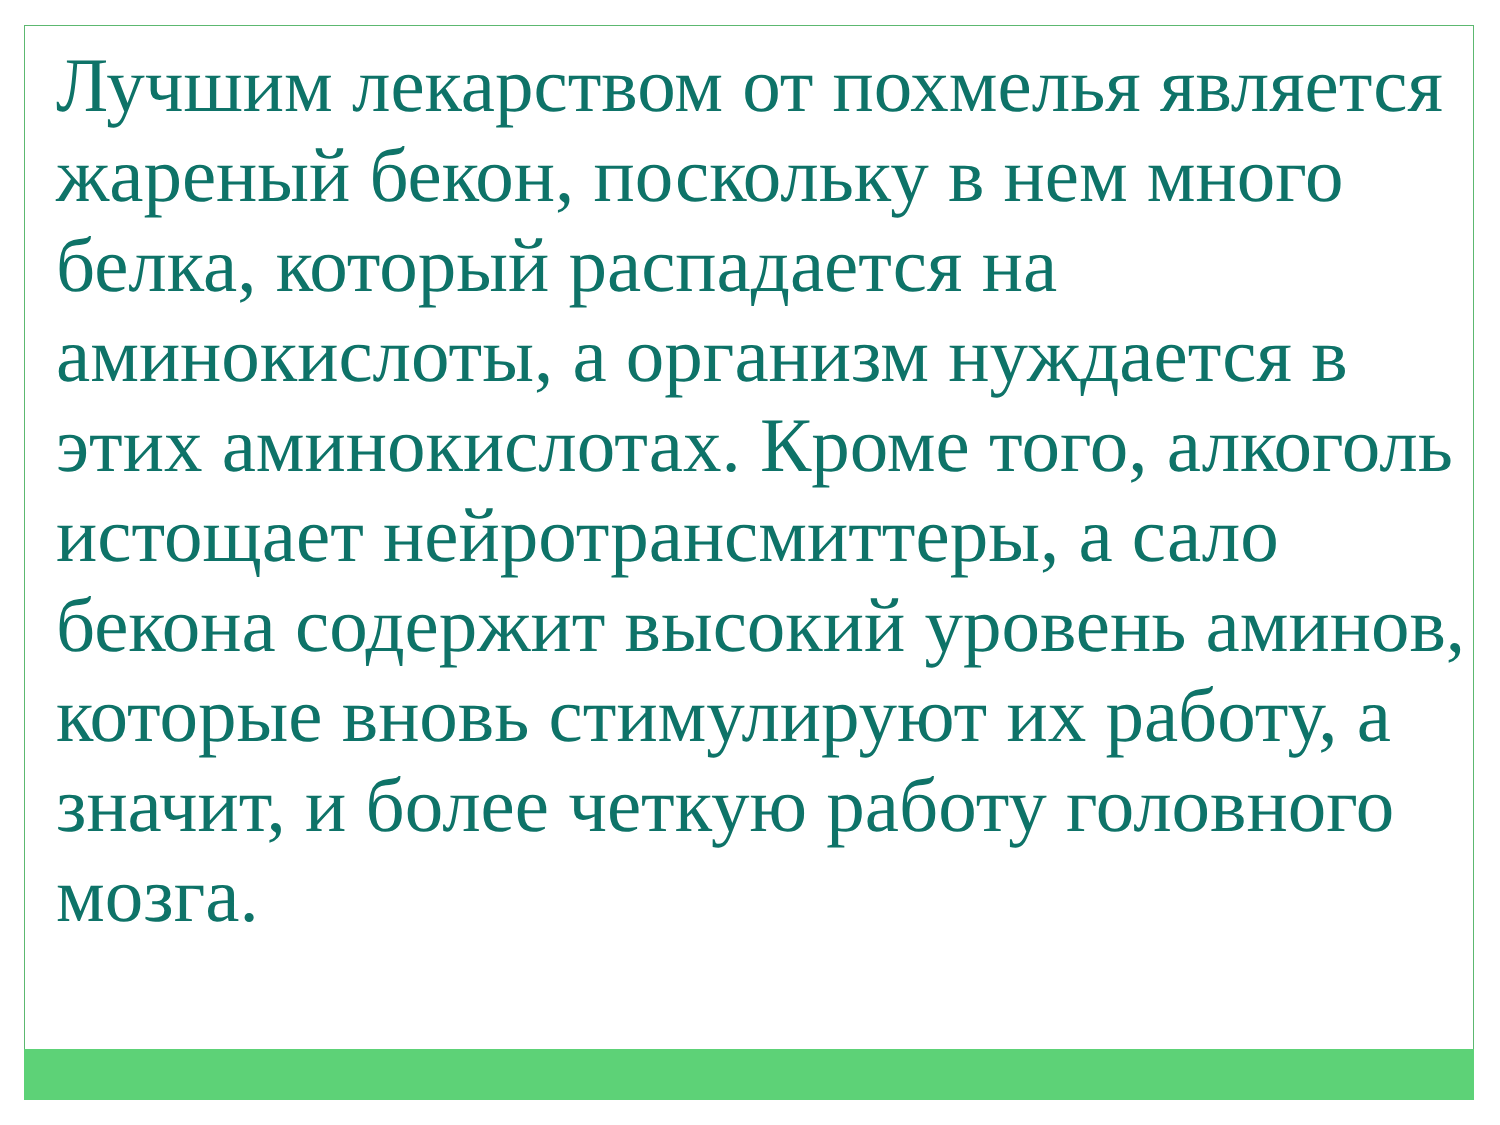Лучшим лекарством от похмелья является жареный бекон, поскольку в нем много белка, который распадается на аминокислоты, а организм нуждается в этих аминокислотах. Кроме того, алкоголь истощает нейротрансмиттеры, а сало бекона содержит высокий уровень аминов, которые вновь стимулируют их работу, а значит, и более четкую работу головного мозга.